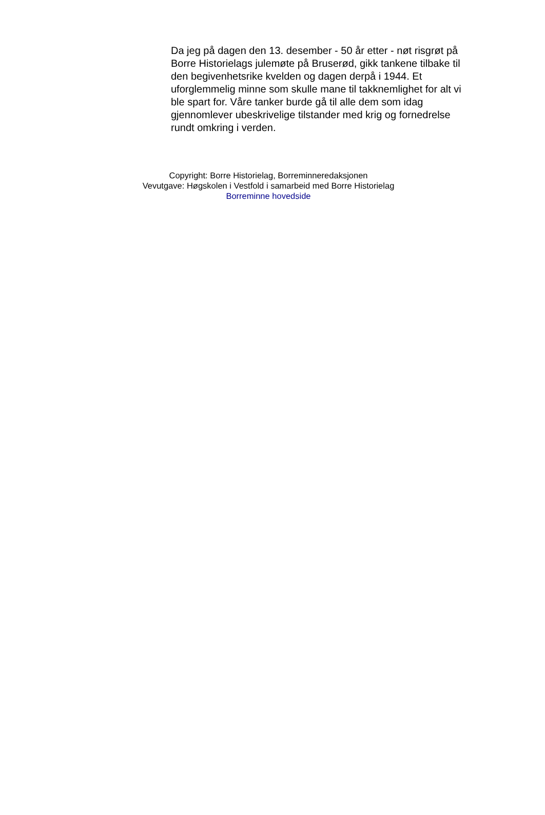Da jeg på dagen den 13. desember - 50 år etter - nøt risgrøt på Borre Historielags julemøte på Bruserød, gikk tankene tilbake til den begivenhetsrike kvelden og dagen derpå i 1944. Et uforglemmelig minne som skulle mane til takknemlighet for alt vi ble spart for. Våre tanker burde gå til alle dem som idag gjennomlever ubeskrivelige tilstander med krig og fornedrelse rundt omkring i verden.
Copyright: Borre Historielag, Borreminneredaksjonen
Vevutgave: Høgskolen i Vestfold i samarbeid med Borre Historielag
Borreminne hovedside